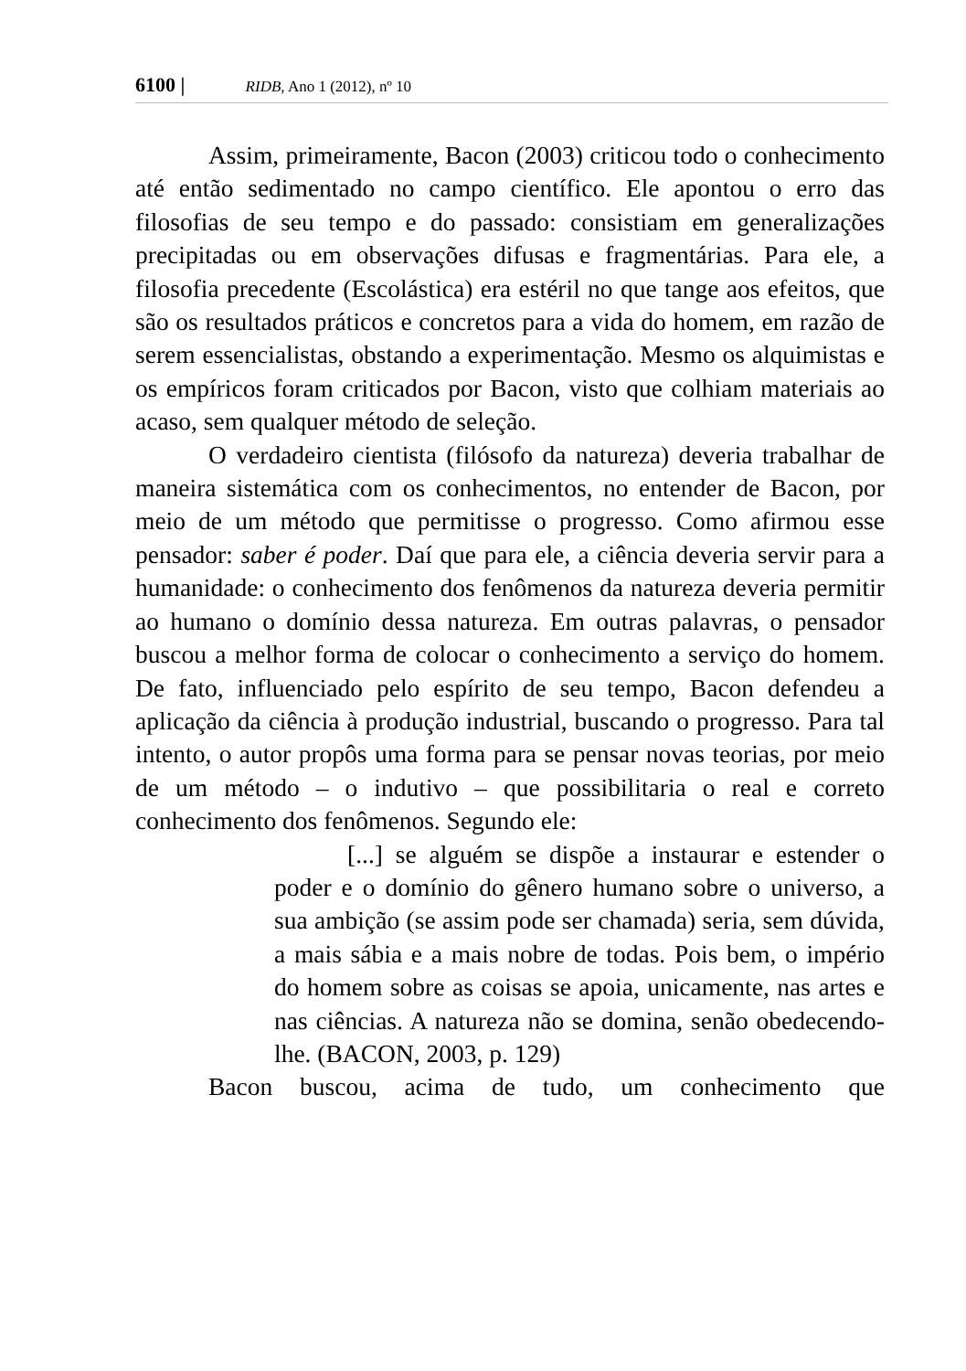6100 | RIDB, Ano 1 (2012), nº 10
Assim, primeiramente, Bacon (2003) criticou todo o conhecimento até então sedimentado no campo científico. Ele apontou o erro das filosofias de seu tempo e do passado: consistiam em generalizações precipitadas ou em observações difusas e fragmentárias. Para ele, a filosofia precedente (Escolástica) era estéril no que tange aos efeitos, que são os resultados práticos e concretos para a vida do homem, em razão de serem essencialistas, obstando a experimentação. Mesmo os alquimistas e os empíricos foram criticados por Bacon, visto que colhiam materiais ao acaso, sem qualquer método de seleção.
O verdadeiro cientista (filósofo da natureza) deveria trabalhar de maneira sistemática com os conhecimentos, no entender de Bacon, por meio de um método que permitisse o progresso. Como afirmou esse pensador: saber é poder. Daí que para ele, a ciência deveria servir para a humanidade: o conhecimento dos fenômenos da natureza deveria permitir ao humano o domínio dessa natureza. Em outras palavras, o pensador buscou a melhor forma de colocar o conhecimento a serviço do homem. De fato, influenciado pelo espírito de seu tempo, Bacon defendeu a aplicação da ciência à produção industrial, buscando o progresso. Para tal intento, o autor propôs uma forma para se pensar novas teorias, por meio de um método – o indutivo – que possibilitaria o real e correto conhecimento dos fenômenos. Segundo ele:
[...] se alguém se dispõe a instaurar e estender o poder e o domínio do gênero humano sobre o universo, a sua ambição (se assim pode ser chamada) seria, sem dúvida, a mais sábia e a mais nobre de todas. Pois bem, o império do homem sobre as coisas se apoia, unicamente, nas artes e nas ciências. A natureza não se domina, senão obedecendo-lhe. (BACON, 2003, p. 129)
Bacon buscou, acima de tudo, um conhecimento que